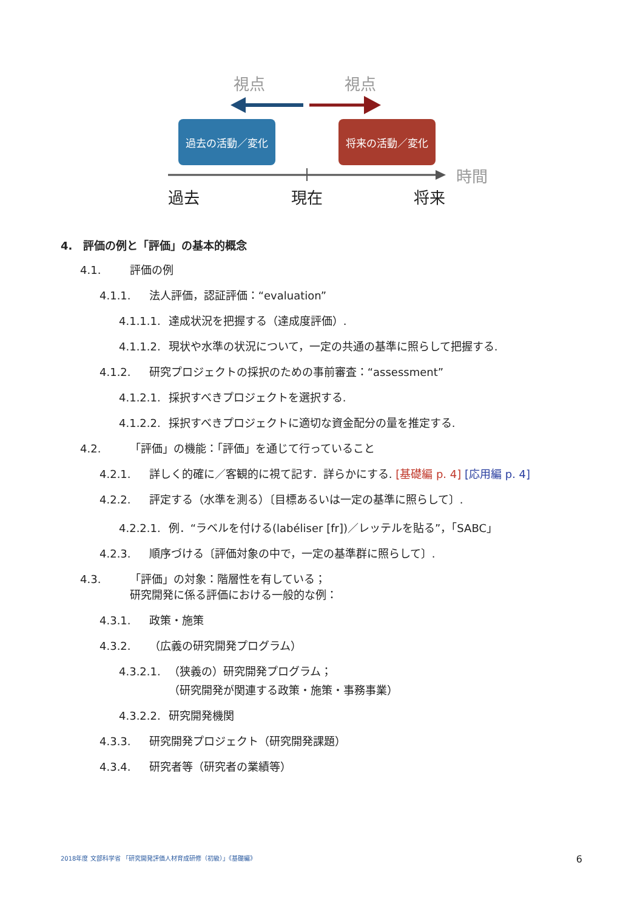視点 視点
過去の活動／変化 将来の活動／変化
時間
過去 現在 将来
4.　評価の例と「評価」の基本的概念
4.1. 評価の例
4.1.1. 法人評価，認証評価：“evaluation”
4.1.1.1. 達成状況を把握する（達成度評価）.
4.1.1.2. 現状や水準の状況について，一定の共通の基準に照らして把握する.
4.1.2. 研究プロジェクトの採択のための事前審査：“assessment”
4.1.2.1. 採択すべきプロジェクトを選択する.
4.1.2.2. 採択すべきプロジェクトに適切な資金配分の量を推定する.
4.2. 「評価」の機能：「評価」を通じて行っていること
4.2.1. 詳しく的確に／客観的に視て記す．詳らかにする. [基礎編 p. 4] [応用編 p. 4]
4.2.2. 評定する（水準を測る）〔目標あるいは一定の基準に照らして〕.
4.2.2.1. 例．“ラベルを付ける(labéliser [fr])／レッテルを貼る”，「SABC」
4.2.3. 順序づける〔評価対象の中で，一定の基準群に照らして〕.
4.3. 「評価」の対象：階層性を有している；
研究開発に係る評価における一般的な例：
4.3.1. 政策・施策
4.3.2. （広義の研究開発プログラム）
4.3.2.1. （狭義の）研究開発プログラム；
（研究開発が関連する政策・施策・事務事業）
4.3.2.2. 研究開発機関
4.3.3. 研究開発プロジェクト（研究開発課題）
4.3.4. 研究者等（研究者の業績等）
2018年度 文部科学省 「研究開発評価人材育成研修（初級）」《基礎編》 6